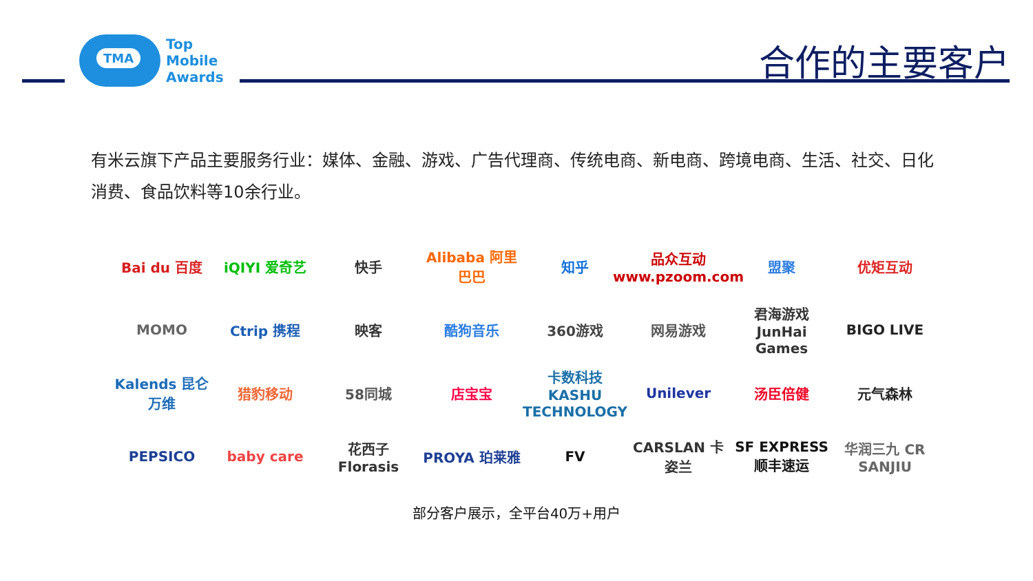TMA
Top
Mobile
Awards
合作的主要客户
有米云旗下产品主要服务行业：媒体、金融、游戏、广告代理商、传统电商、新电商、跨境电商、生活、社交、日化消费、食品饮料等10余行业。
Bai du 百度
iQIYI 爱奇艺
快手
Alibaba 阿里巴巴
知乎
品众互动 www.pzoom.com
盟聚
优矩互动
MOMO
Ctrip 携程
映客
酷狗音乐
360游戏
网易游戏
君海游戏 JunHai Games
BIGO LIVE
Kalends 昆仑万维
猎豹移动
58同城
店宝宝
卡数科技 KASHU TECHNOLOGY
Unilever
汤臣倍健
元气森林
PEPSICO
baby care
花西子 Florasis
PROYA 珀莱雅
FV
CARSLAN 卡姿兰
SF EXPRESS 顺丰速运
华润三九 CR SANJIU
部分客户展示，全平台40万+用户